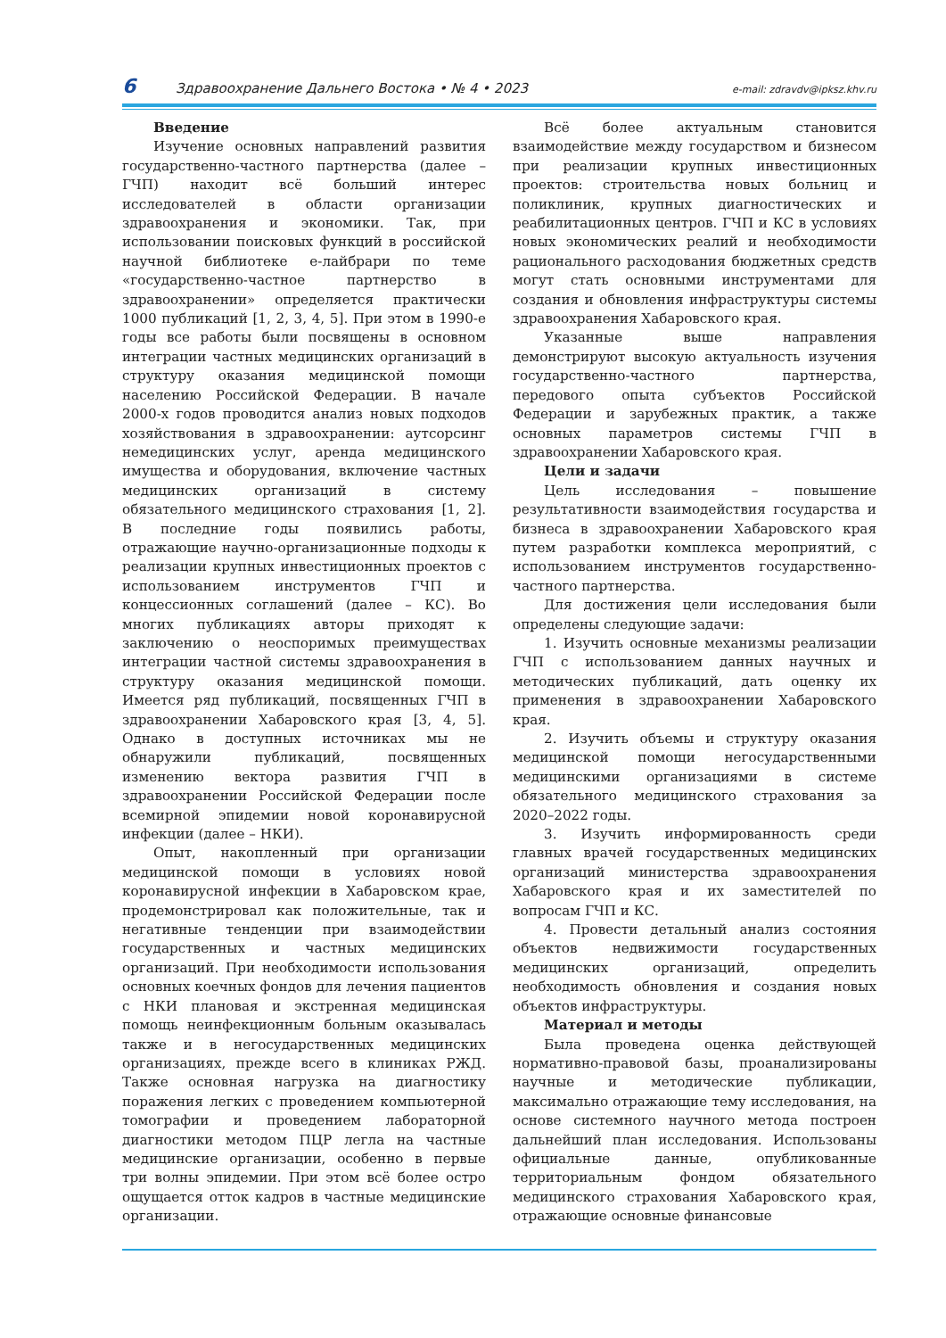6 Здравоохранение Дальнего Востока • № 4 • 2023 e-mail: zdravdv@ipksz.khv.ru
Введение
Изучение основных направлений развития государственно-частного партнерства (далее – ГЧП) находит всё больший интерес исследователей в области организации здравоохранения и экономики. Так, при использовании поисковых функций в российской научной библиотеке е-лайбрари по теме «государственно-частное партнерство в здравоохранении» определяется практически 1000 публикаций [1, 2, 3, 4, 5]. При этом в 1990-е годы все работы были посвящены в основном интеграции частных медицинских организаций в структуру оказания медицинской помощи населению Российской Федерации. В начале 2000-х годов проводится анализ новых подходов хозяйствования в здравоохранении: аутсорсинг немедицинских услуг, аренда медицинского имущества и оборудования, включение частных медицинских организаций в систему обязательного медицинского страхования [1, 2]. В последние годы появились работы, отражающие научно-организационные подходы к реализации крупных инвестиционных проектов с использованием инструментов ГЧП и концессионных соглашений (далее – КС). Во многих публикациях авторы приходят к заключению о неоспоримых преимуществах интеграции частной системы здравоохранения в структуру оказания медицинской помощи. Имеется ряд публикаций, посвященных ГЧП в здравоохранении Хабаровского края [3, 4, 5]. Однако в доступных источниках мы не обнаружили публикаций, посвященных изменению вектора развития ГЧП в здравоохранении Российской Федерации после всемирной эпидемии новой коронавирусной инфекции (далее – НКИ).
Опыт, накопленный при организации медицинской помощи в условиях новой коронавирусной инфекции в Хабаровском крае, продемонстрировал как положительные, так и негативные тенденции при взаимодействии государственных и частных медицинских организаций. При необходимости использования основных коечных фондов для лечения пациентов с НКИ плановая и экстренная медицинская помощь неинфекционным больным оказывалась также и в негосударственных медицинских организациях, прежде всего в клиниках РЖД. Также основная нагрузка на диагностику поражения легких с проведением компьютерной томографии и проведением лабораторной диагностики методом ПЦР легла на частные медицинские организации, особенно в первые три волны эпидемии. При этом всё более остро ощущается отток кадров в частные медицинские организации.
Всё более актуальным становится взаимодействие между государством и бизнесом при реализации крупных инвестиционных проектов: строительства новых больниц и поликлиник, крупных диагностических и реабилитационных центров. ГЧП и КС в условиях новых экономических реалий и необходимости рационального расходования бюджетных средств могут стать основными инструментами для создания и обновления инфраструктуры системы здравоохранения Хабаровского края.
Указанные выше направления демонстрируют высокую актуальность изучения государственно-частного партнерства, передового опыта субъектов Российской Федерации и зарубежных практик, а также основных параметров системы ГЧП в здравоохранении Хабаровского края.
Цели и задачи
Цель исследования – повышение результативности взаимодействия государства и бизнеса в здравоохранении Хабаровского края путем разработки комплекса мероприятий, с использованием инструментов государственно-частного партнерства.
Для достижения цели исследования были определены следующие задачи:
1. Изучить основные механизмы реализации ГЧП с использованием данных научных и методических публикаций, дать оценку их применения в здравоохранении Хабаровского края.
2. Изучить объемы и структуру оказания медицинской помощи негосударственными медицинскими организациями в системе обязательного медицинского страхования за 2020–2022 годы.
3. Изучить информированность среди главных врачей государственных медицинских организаций министерства здравоохранения Хабаровского края и их заместителей по вопросам ГЧП и КС.
4. Провести детальный анализ состояния объектов недвижимости государственных медицинских организаций, определить необходимость обновления и создания новых объектов инфраструктуры.
Материал и методы
Была проведена оценка действующей нормативно-правовой базы, проанализированы научные и методические публикации, максимально отражающие тему исследования, на основе системного научного метода построен дальнейший план исследования. Использованы официальные данные, опубликованные территориальным фондом обязательного медицинского страхования Хабаровского края, отражающие основные финансовые